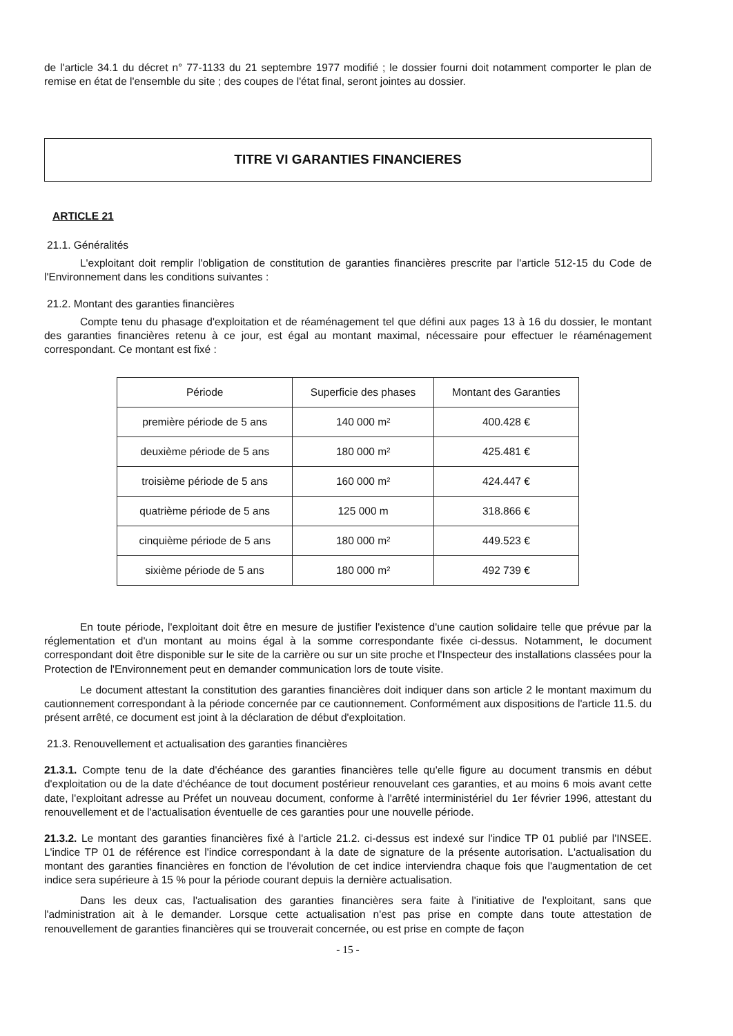de l'article 34.1 du décret n° 77-1133 du 21 septembre 1977 modifié ; le dossier fourni doit notamment comporter le plan de remise en état de l'ensemble du site ; des coupes de l'état final, seront jointes au dossier.
TITRE VI GARANTIES FINANCIERES
ARTICLE 21
21.1. Généralités
L'exploitant doit remplir l'obligation de constitution de garanties financières prescrite par l'article 512-15 du Code de l'Environnement dans les conditions suivantes :
21.2. Montant des garanties financières
Compte tenu du phasage d'exploitation et de réaménagement tel que défini aux pages 13 à 16 du dossier, le montant des garanties financières retenu à ce jour, est égal au montant maximal, nécessaire pour effectuer le réaménagement correspondant. Ce montant est fixé :
| Période | Superficie des phases | Montant des Garanties |
| --- | --- | --- |
| première période de 5 ans | 140 000 m² | 400.428 € |
| deuxième période de 5 ans | 180 000 m² | 425.481 € |
| troisième période de 5 ans | 160 000 m² | 424.447 € |
| quatrième période de 5 ans | 125 000 m | 318.866 € |
| cinquième période de 5 ans | 180 000 m² | 449.523 € |
| sixième période de 5 ans | 180 000 m² | 492 739 € |
En toute période, l'exploitant doit être en mesure de justifier l'existence d'une caution solidaire telle que prévue par la réglementation et d'un montant au moins égal à la somme correspondante fixée ci-dessus. Notamment, le document correspondant doit être disponible sur le site de la carrière ou sur un site proche et l'Inspecteur des installations classées pour la Protection de l'Environnement peut en demander communication lors de toute visite.
Le document attestant la constitution des garanties financières doit indiquer dans son article 2 le montant maximum du cautionnement correspondant à la période concernée par ce cautionnement. Conformément aux dispositions de l'article 11.5. du présent arrêté, ce document est joint à la déclaration de début d'exploitation.
21.3. Renouvellement et actualisation des garanties financières
21.3.1. Compte tenu de la date d'échéance des garanties financières telle qu'elle figure au document transmis en début d'exploitation ou de la date d'échéance de tout document postérieur renouvelant ces garanties, et au moins 6 mois avant cette date, l'exploitant adresse au Préfet un nouveau document, conforme à l'arrêté interministériel du 1er février 1996, attestant du renouvellement et de l'actualisation éventuelle de ces garanties pour une nouvelle période.
21.3.2. Le montant des garanties financières fixé à l'article 21.2. ci-dessus est indexé sur l'indice TP 01 publié par l'INSEE. L'indice TP 01 de référence est l'indice correspondant à la date de signature de la présente autorisation. L'actualisation du montant des garanties financières en fonction de l'évolution de cet indice interviendra chaque fois que l'augmentation de cet indice sera supérieure à 15 % pour la période courant depuis la dernière actualisation.
Dans les deux cas, l'actualisation des garanties financières sera faite à l'initiative de l'exploitant, sans que l'administration ait à le demander. Lorsque cette actualisation n'est pas prise en compte dans toute attestation de renouvellement de garanties financières qui se trouverait concernée, ou est prise en compte de façon
- 15 -